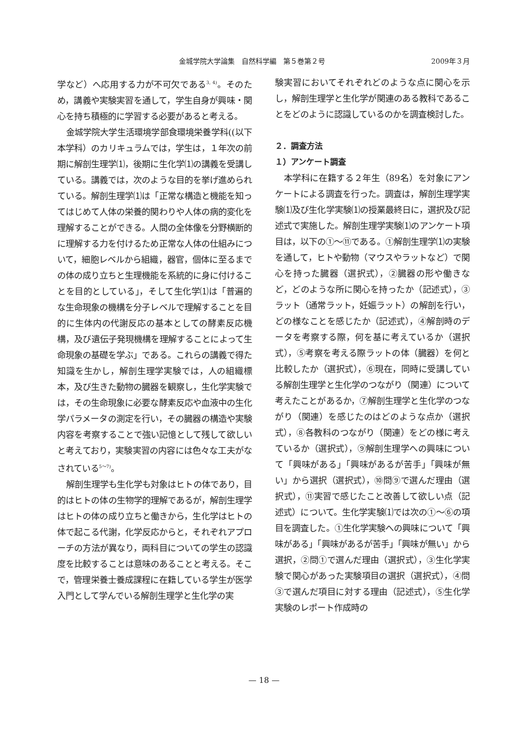金城学院大学論集　自然科学編　第５巻第２号 2009年３月
学など）へ応用する力が不可欠である<sup>3, 4)</sup>。そのため，講義や実験実習を通して，学生自身が興味・関心を持ち積極的に学習する必要があると考える。
金城学院大学生活環境学部食環境栄養学科((以下　本学科）のカリキュラムでは，学生は，１年次の前期に解剖生理学⑴，後期に生化学⑴の講義を受講している。講義では，次のような目的を挙げ進められている。解剖生理学⑴は「正常な構造と機能を知ってはじめて人体の栄養的関わりや人体の病的変化を理解することができる。人間の全体像を分野横断的に理解する力を付けるため正常な人体の仕組みについて，細胞レベルから組織，器官，個体に至るまでの体の成り立ちと生理機能を系統的に身に付けることを目的としている」，そして生化学⑴は「普遍的な生命現象の機構を分子レベルで理解することを目的に生体内の代謝反応の基本としての酵素反応機構，及び遺伝子発現機構を理解することによって生命現象の基礎を学ぶ」である。これらの講義で得た知識を生かし，解剖生理学実験では，人の組織標本，及び生きた動物の臓器を観察し，生化学実験では，その生命現象に必要な酵素反応や血液中の生化学パラメータの測定を行い，その臓器の構造や実験内容を考察することで強い記憶として残して欲しいと考えており，実験実習の内容には色々な工夫がなされている<sup>5～7)</sup>。
解剖生理学も生化学も対象はヒトの体であり，目的はヒトの体の生物学的理解であるが，解剖生理学はヒトの体の成り立ちと働きから，生化学はヒトの体で起こる代謝，化学反応からと，それぞれアプローチの方法が異なり，両科目についての学生の認識度を比較することは意味のあることと考える。そこで，管理栄養士養成課程に在籍している学生が医学入門として学んでいる解剖生理学と生化学の実
験実習においてそれぞれどのような点に関心を示し，解剖生理学と生化学が関連のある教科であることをどのように認識しているのかを調査検討した。
２．調査方法
１）アンケート調査
本学科に在籍する２年生（89名）を対象にアンケートによる調査を行った。調査は，解剖生理学実験⑴及び生化学実験⑴の授業最終日に，選択及び記述式で実施した。解剖生理学実験⑴のアンケート項目は，以下の①～⑪である。①解剖生理学⑴の実験を通して，ヒトや動物（マウスやラットなど）で関心を持った臓器（選択式），②臓器の形や働きなど，どのような所に関心を持ったか（記述式），③ラット（通常ラット，妊娠ラット）の解剖を行い，どの様なことを感じたか（記述式），④解剖時のデータを考察する際，何を基に考えているか（選択式），⑤考察を考える際ラットの体（臓器）を何と比較したか（選択式），⑥現在，同時に受講している解剖生理学と生化学のつながり（関連）について考えたことがあるか，⑦解剖生理学と生化学のつながり（関連）を感じたのはどのような点か（選択式），⑧各教科のつながり（関連）をどの様に考えているか（選択式），⑨解剖生理学への興味について「興味がある」「興味があるが苦手」「興味が無い」から選択（選択式），⑩問⑨で選んだ理由（選択式），⑪実習で感じたこと改善して欲しい点（記述式）について。生化学実験⑴では次の①～⑥の項目を調査した。①生化学実験への興味について「興味がある」「興味があるが苦手」「興味が無い」から選択，②問①で選んだ理由（選択式），③生化学実験で関心があった実験項目の選択（選択式），④問③で選んだ項目に対する理由（記述式），⑤生化学実験のレポート作成時の
— 18 —